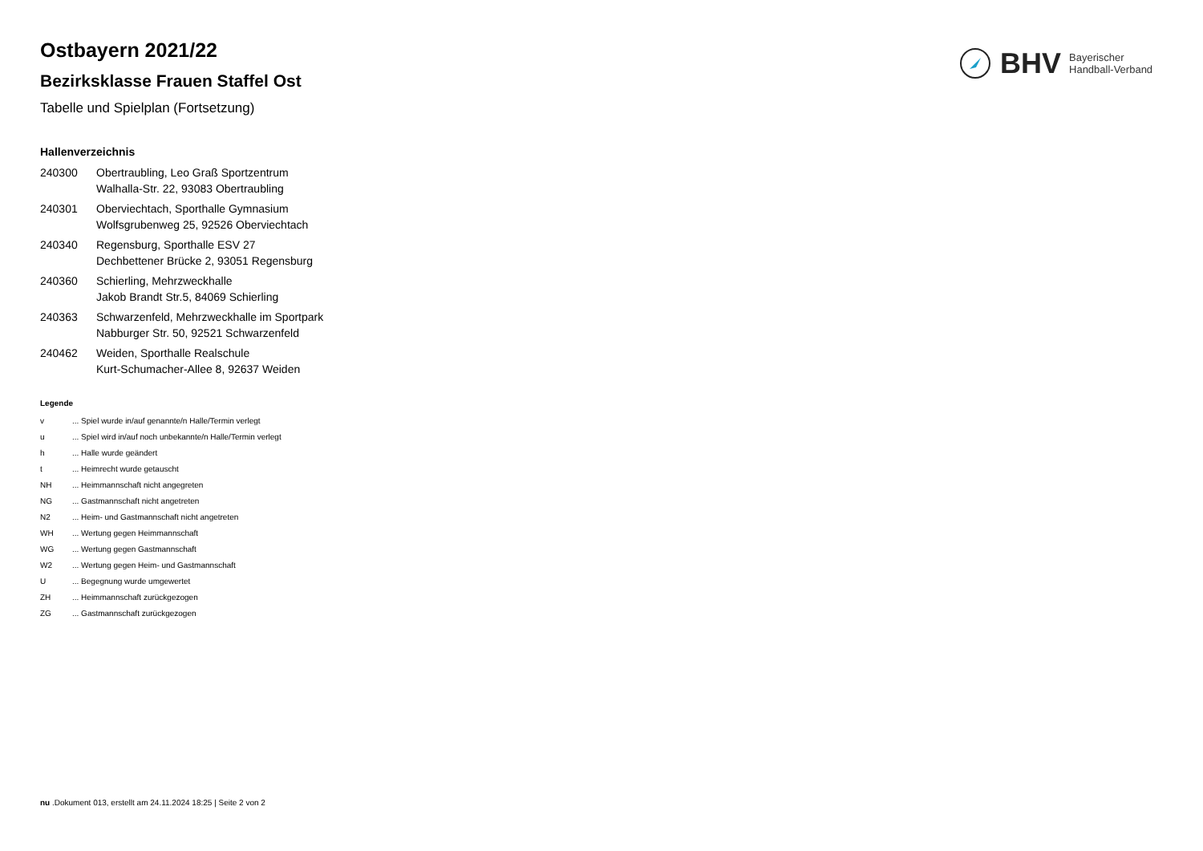BHV
Bayerischer
Handball-Verband
Ostbayern 2021/22
Bezirksklasse Frauen Staffel Ost
Tabelle und Spielplan (Fortsetzung)
Hallenverzeichnis
| 240300 | Obertraubling, Leo Graß Sportzentrum Walhalla-Str. 22, 93083 Obertraubling |
| 240301 | Oberviechtach, Sporthalle Gymnasium Wolfsgrubenweg 25, 92526 Oberviechtach |
| 240340 | Regensburg, Sporthalle ESV 27 Dechbettener Brücke 2, 93051 Regensburg |
| 240360 | Schierling, Mehrzweckhalle Jakob Brandt Str.5, 84069 Schierling |
| 240363 | Schwarzenfeld, Mehrzweckhalle im Sportpark Nabburger Str. 50, 92521 Schwarzenfeld |
| 240462 | Weiden, Sporthalle Realschule Kurt-Schumacher-Allee 8, 92637 Weiden |
Legende
| v | ... Spiel wurde in/auf genannte/n Halle/Termin verlegt |
| u | ... Spiel wird in/auf noch unbekannte/n Halle/Termin verlegt |
| h | ... Halle wurde geändert |
| t | ... Heimrecht wurde getauscht |
| NH | ... Heimmannschaft nicht angegreten |
| NG | ... Gastmannschaft nicht angetreten |
| N2 | ... Heim- und Gastmannschaft nicht angetreten |
| WH | ... Wertung gegen Heimmannschaft |
| WG | ... Wertung gegen Gastmannschaft |
| W2 | ... Wertung gegen Heim- und Gastmannschaft |
| U | ... Begegnung wurde umgewertet |
| ZH | ... Heimmannschaft zurückgezogen |
| ZG | ... Gastmannschaft zurückgezogen |
nu .Dokument 013, erstellt am 24.11.2024 18:25 | Seite 2 von 2